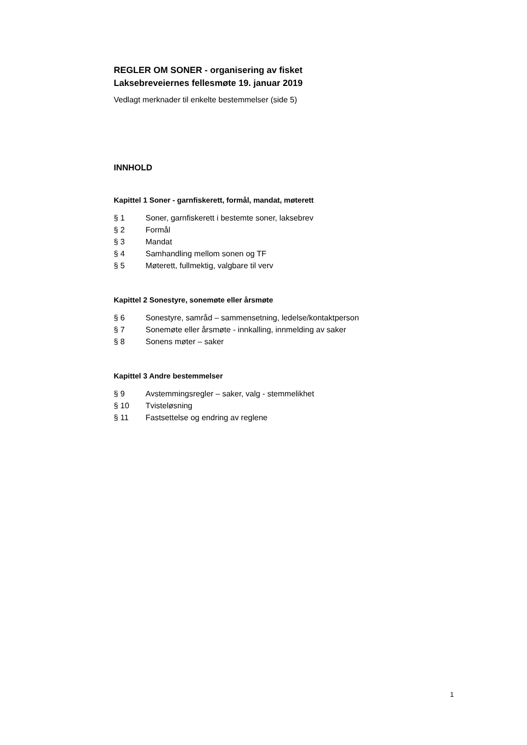REGLER OM SONER - organisering av fisket
Laksebreveiernes fellesmøte 19. januar 2019
Vedlagt merknader til enkelte bestemmelser (side 5)
INNHOLD
Kapittel 1 Soner - garnfiskerett, formål, mandat, møterett
§ 1 Soner, garnfiskerett i bestemte soner, laksebrev
§ 2 Formål
§ 3 Mandat
§ 4 Samhandling mellom sonen og TF
§ 5 Møterett, fullmektig, valgbare til verv
Kapittel 2 Sonestyre, sonemøte eller årsmøte
§ 6 Sonestyre, samråd – sammensetning, ledelse/kontaktperson
§ 7 Sonemøte eller årsmøte - innkalling, innmelding av saker
§ 8 Sonens møter – saker
Kapittel 3 Andre bestemmelser
§ 9 Avstemmingsregler – saker, valg - stemmelikhet
§ 10 Tvisteløsning
§ 11 Fastsettelse og endring av reglene
1